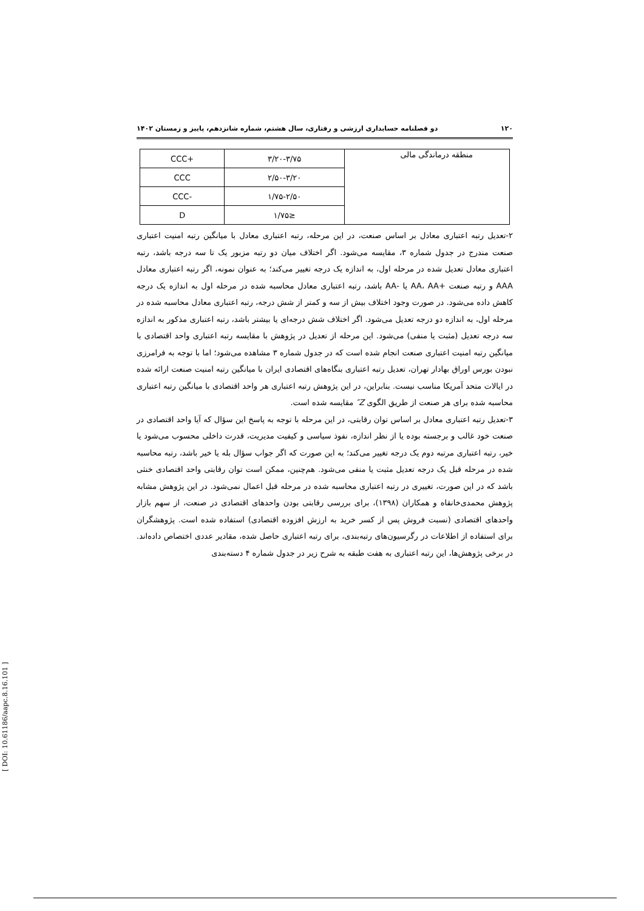۱۲۰ دو فصلنامه حسابداری ارزشی و رفتاری، سال هشتم، شماره شانزدهم، پاییز و زمستان ۱۴۰۲
| منطقه درماندگی مالی | ۳/۲۰-۳/۷۵ | CCC+ |
| | ۲/۵۰-۳/۲۰ | CCC |
| | ۱/۷۵-۲/۵۰ | CCC- |
| | ≤۱/۷۵ | D |
۲-تعدیل رتبه اعتباری معادل بر اساس صنعت، در این مرحله، رتبه اعتباری معادل با میانگین رتبه امنیت اعتباری صنعت مندرج در جدول شماره ۳، مقایسه می‌شود. اگر اختلاف میان دو رتبه مزبور یک تا سه درجه باشد، رتبه اعتباری معادل تعدیل شده در مرحله اول، به اندازه یک درجه تغییر می‌کند؛ به عنوان نمونه، اگر رتبه اعتباری معادل AAA و رتبه صنعت +AA، AA یا -AA باشد، رتبه اعتباری معادل محاسبه شده در مرحله اول به اندازه یک درجه کاهش داده می‌شود. در صورت وجود اختلاف بیش از سه و کمتر از شش درجه، رتبه اعتباری معادل محاسبه شده در مرحله اول، به اندازه دو درجه تعدیل می‌شود. اگر اختلاف شش درجه‌ای یا بیشتر باشد، رتبه اعتباری مذکور به اندازه سه درجه تعدیل (مثبت یا منفی) می‌شود. این مرحله از تعدیل در پژوهش با مقایسه رتبه اعتباری واحد اقتصادی با میانگین رتبه امنیت اعتباری صنعت انجام شده است که در جدول شماره ۳ مشاهده می‌شود؛ اما با توجه به فرامرزی نبودن بورس اوراق بهادار تهران، تعدیل رتبه اعتباری بنگاه‌های اقتصادی ایران با میانگین رتبه امنیت صنعت ارائه شده در ایالات متحد آمریکا مناسب نیست. بنابراین، در این پژوهش رتبه اعتباری هر واحد اقتصادی با میانگین رتبه اعتباری محاسبه شده برای هر صنعت از طریق الگوی Z″ مقایسه شده است.
۳-تعدیل رتبه اعتباری معادل بر اساس توان رقابتی، در این مرحله با توجه به پاسخ این سؤال که آیا واحد اقتصادی در صنعت خود غالب و برجسته بوده یا از نظر اندازه، نفوذ سیاسی و کیفیت مدیریت، قدرت داخلی محسوب می‌شود یا خیر، رتبه اعتباری مرتبه دوم یک درجه تغییر می‌کند؛ به این صورت که اگر جواب سؤال بله یا خیر باشد، رتبه محاسبه شده در مرحله قبل یک درجه تعدیل مثبت یا منفی می‌شود. هم‌چنین، ممکن است توان رقابتی واحد اقتصادی خنثی باشد که در این صورت، تغییری در رتبه اعتباری محاسبه شده در مرحله قبل اعمال نمی‌شود. در این پژوهش مشابه پژوهش محمدی‌خانقاه و همکاران (۱۳۹۸)، برای بررسی رقابتی بودن واحدهای اقتصادی در صنعت، از سهم بازار واحدهای اقتصادی (نسبت فروش پس از کسر خرید به ارزش افزوده اقتصادی) استفاده شده است. پژوهشگران برای استفاده از اطلاعات در رگرسیون‌های رتبه‌بندی، برای رتبه اعتباری حاصل شده، مقادیر عددی اختصاص داده‌اند. در برخی پژوهش‌ها، این رتبه اعتباری به هفت طبقه به شرح زیر در جدول شماره ۴ دسته‌بندی
[ DOI: 10.61186/aapc.8.16.101 ]